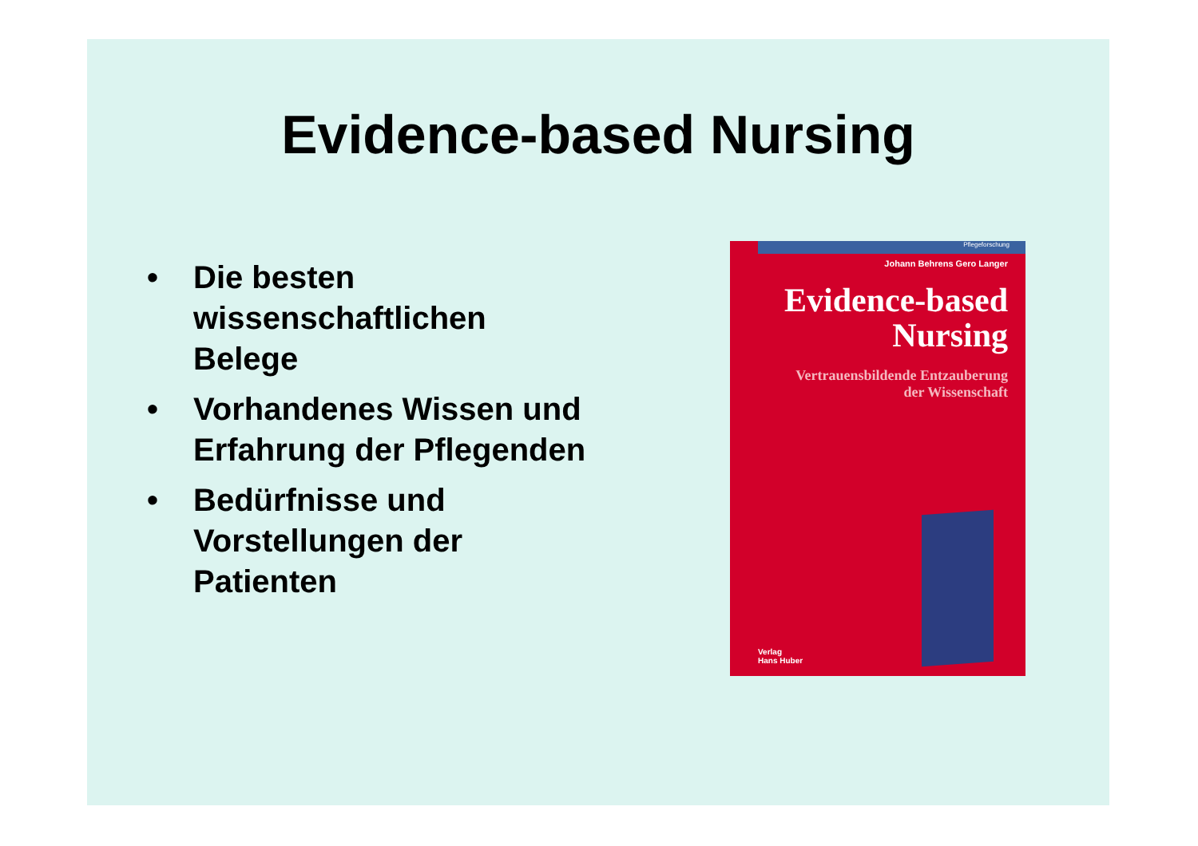Evidence-based Nursing
• Die besten wissenschaftlichen Belege
• Vorhandenes Wissen und Erfahrung der Pflegenden
• Bedürfnisse und Vorstellungen der Patienten
Pflegeforschung
Johann Behrens Gero Langer
Evidence-based
Nursing
Vertrauensbildende Entzauberung
der Wissenschaft
Verlag
Hans Huber